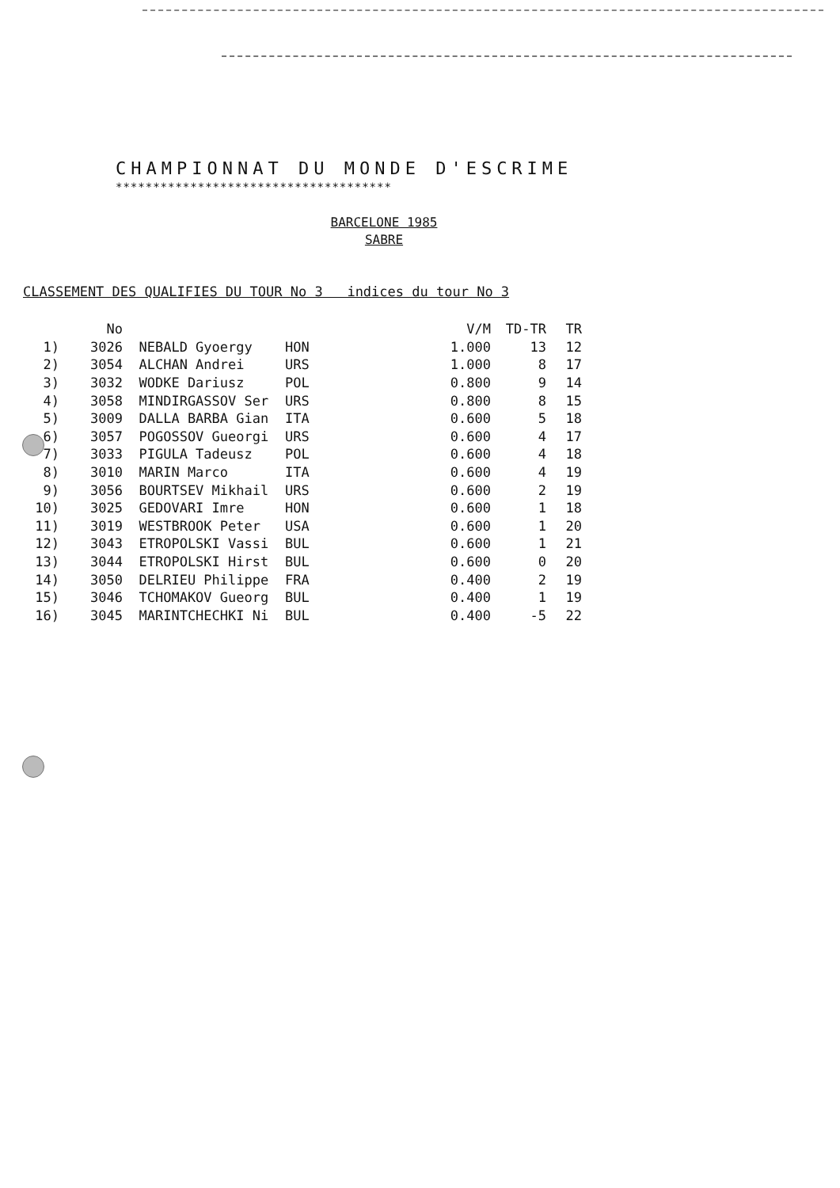CHAMPIONNAT DU MONDE D'ESCRIME
*************************************
BARCELONE 1985
SABRE
CLASSEMENT DES QUALIFIES DU TOUR No 3 indices du tour No 3
| | No | | | V/M | TD-TR | TR |
| --- | --- | --- | --- | --- | --- | --- |
| 1) | 3026 | NEBALD Gyoergy | HON | 1.000 | 13 | 12 |
| 2) | 3054 | ALCHAN Andrei | URS | 1.000 | 8 | 17 |
| 3) | 3032 | WODKE Dariusz | POL | 0.800 | 9 | 14 |
| 4) | 3058 | MINDIRGASSOV Ser | URS | 0.800 | 8 | 15 |
| 5) | 3009 | DALLA BARBA Gian | ITA | 0.600 | 5 | 18 |
| 6) | 3057 | POGOSSOV Gueorgi | URS | 0.600 | 4 | 17 |
| 7) | 3033 | PIGULA Tadeusz | POL | 0.600 | 4 | 18 |
| 8) | 3010 | MARIN Marco | ITA | 0.600 | 4 | 19 |
| 9) | 3056 | BOURTSEV Mikhail | URS | 0.600 | 2 | 19 |
| 10) | 3025 | GEDOVARI Imre | HON | 0.600 | 1 | 18 |
| 11) | 3019 | WESTBROOK Peter | USA | 0.600 | 1 | 20 |
| 12) | 3043 | ETROPOLSKI Vassi | BUL | 0.600 | 1 | 21 |
| 13) | 3044 | ETROPOLSKI Hirst | BUL | 0.600 | 0 | 20 |
| 14) | 3050 | DELRIEU Philippe | FRA | 0.400 | 2 | 19 |
| 15) | 3046 | TCHOMAKOV Gueorg | BUL | 0.400 | 1 | 19 |
| 16) | 3045 | MARINTCHECHKI Ni | BUL | 0.400 | -5 | 22 |